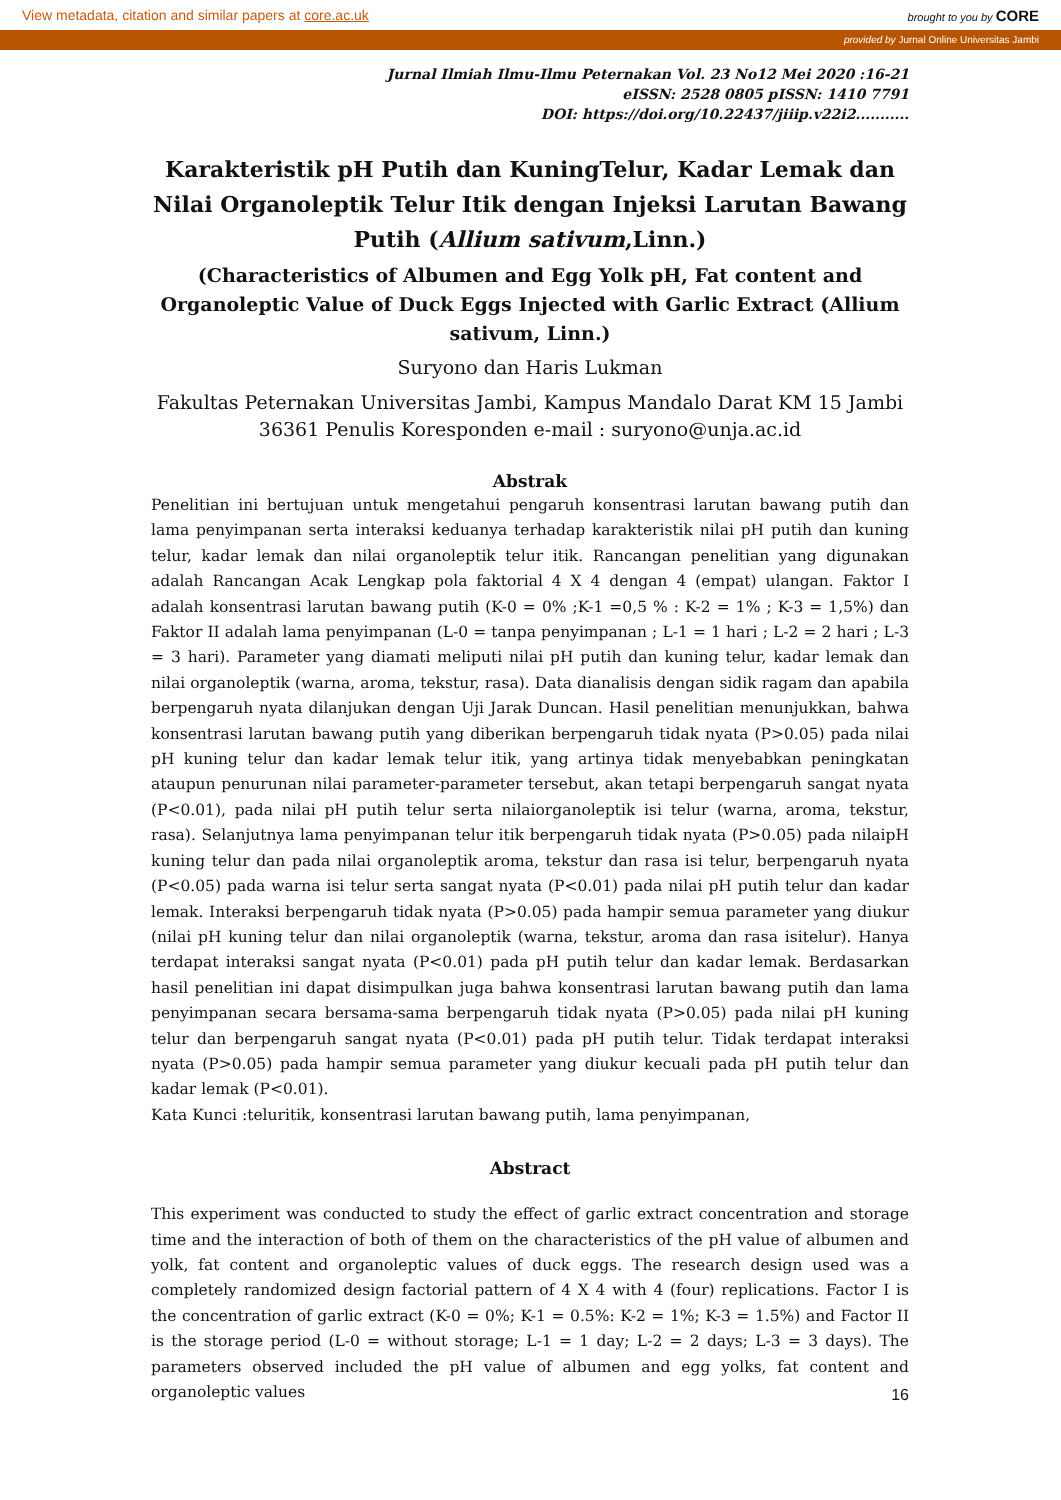View metadata, citation and similar papers at core.ac.uk brought to you by CORE
provided by Jurnal Online Universitas Jambi
Jurnal Ilmiah Ilmu-Ilmu Peternakan Vol. 23 No12 Mei 2020 :16-21
eISSN: 2528 0805 pISSN: 1410 7791
DOI: https://doi.org/10.22437/jiiip.v22i2...........
Karakteristik pH Putih dan KuningTelur, Kadar Lemak dan Nilai Organoleptik Telur Itik dengan Injeksi Larutan Bawang Putih (Allium sativum,Linn.)
(Characteristics of Albumen and Egg Yolk pH, Fat content and Organoleptic Value of Duck Eggs Injected with Garlic Extract (Allium sativum, Linn.)
Suryono dan Haris Lukman
Fakultas Peternakan Universitas Jambi, Kampus Mandalo Darat KM 15 Jambi 36361 Penulis Koresponden e-mail : suryono@unja.ac.id
Abstrak
Penelitian ini bertujuan untuk mengetahui pengaruh konsentrasi larutan bawang putih dan lama penyimpanan serta interaksi keduanya terhadap karakteristik nilai pH putih dan kuning telur, kadar lemak dan nilai organoleptik telur itik. Rancangan penelitian yang digunakan adalah Rancangan Acak Lengkap pola faktorial 4 X 4 dengan 4 (empat) ulangan. Faktor I adalah konsentrasi larutan bawang putih (K-0 = 0% ;K-1 =0,5 % : K-2 = 1% ; K-3 = 1,5%) dan Faktor II adalah lama penyimpanan (L-0 = tanpa penyimpanan ; L-1 = 1 hari ; L-2 = 2 hari ; L-3 = 3 hari). Parameter yang diamati meliputi nilai pH putih dan kuning telur, kadar lemak dan nilai organoleptik (warna, aroma, tekstur, rasa). Data dianalisis dengan sidik ragam dan apabila berpengaruh nyata dilanjukan dengan Uji Jarak Duncan. Hasil penelitian menunjukkan, bahwa konsentrasi larutan bawang putih yang diberikan berpengaruh tidak nyata (P>0.05) pada nilai pH kuning telur dan kadar lemak telur itik, yang artinya tidak menyebabkan peningkatan ataupun penurunan nilai parameter-parameter tersebut, akan tetapi berpengaruh sangat nyata (P<0.01), pada nilai pH putih telur serta nilaiorganoleptik isi telur (warna, aroma, tekstur, rasa). Selanjutnya lama penyimpanan telur itik berpengaruh tidak nyata (P>0.05) pada nilaipH kuning telur dan pada nilai organoleptik aroma, tekstur dan rasa isi telur, berpengaruh nyata (P<0.05) pada warna isi telur serta sangat nyata (P<0.01) pada nilai pH putih telur dan kadar lemak. Interaksi berpengaruh tidak nyata (P>0.05) pada hampir semua parameter yang diukur (nilai pH kuning telur dan nilai organoleptik (warna, tekstur, aroma dan rasa isitelur). Hanya terdapat interaksi sangat nyata (P<0.01) pada pH putih telur dan kadar lemak. Berdasarkan hasil penelitian ini dapat disimpulkan juga bahwa konsentrasi larutan bawang putih dan lama penyimpanan secara bersama-sama berpengaruh tidak nyata (P>0.05) pada nilai pH kuning telur dan berpengaruh sangat nyata (P<0.01) pada pH putih telur. Tidak terdapat interaksi nyata (P>0.05) pada hampir semua parameter yang diukur kecuali pada pH putih telur dan kadar lemak (P<0.01).
Kata Kunci :teluritik, konsentrasi larutan bawang putih, lama penyimpanan,
Abstract
This experiment was conducted to study the effect of garlic extract concentration and storage time and the interaction of both of them on the characteristics of the pH value of albumen and yolk, fat content and organoleptic values of duck eggs. The research design used was a completely randomized design factorial pattern of 4 X 4 with 4 (four) replications. Factor I is the concentration of garlic extract (K-0 = 0%; K-1 = 0.5%: K-2 = 1%; K-3 = 1.5%) and Factor II is the storage period (L-0 = without storage; L-1 = 1 day; L-2 = 2 days; L-3 = 3 days). The parameters observed included the pH value of albumen and egg yolks, fat content and organoleptic values
16